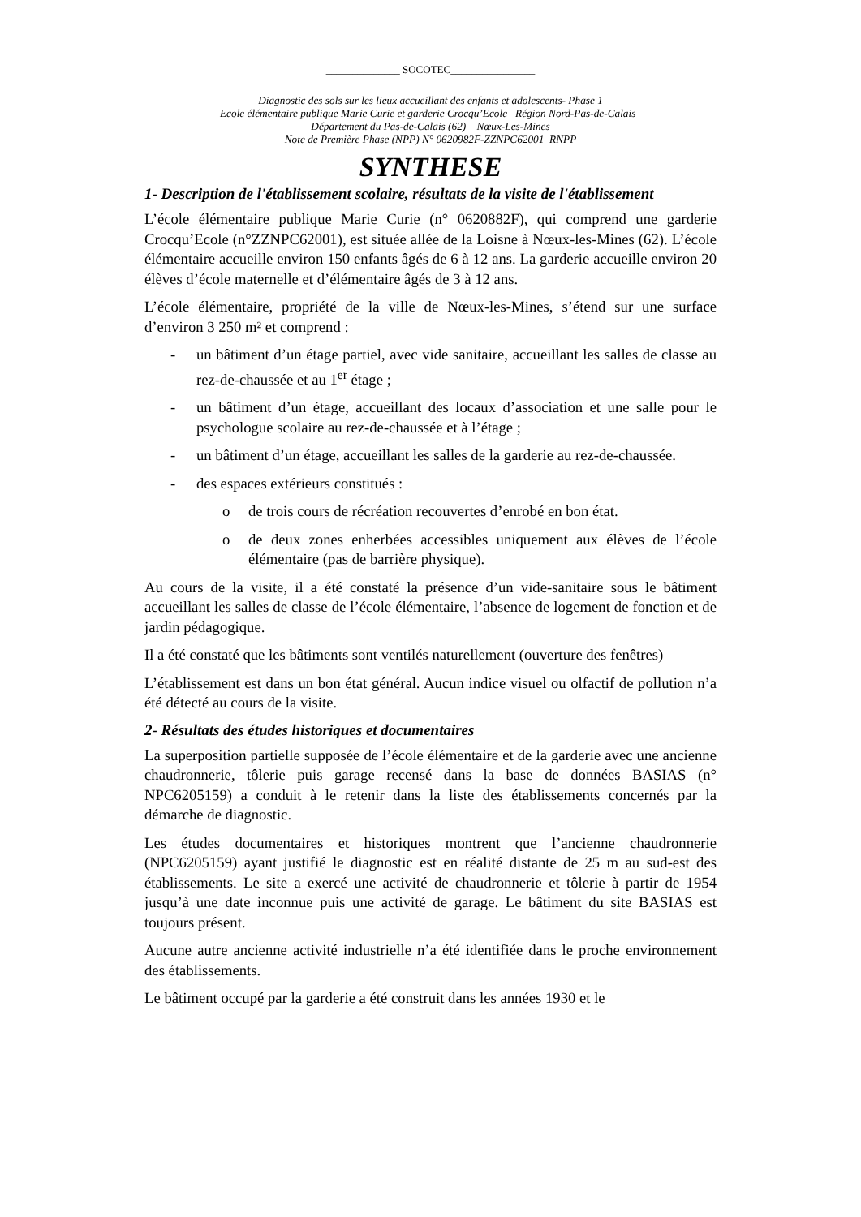______________ SOCOTEC________________
Diagnostic des sols sur les lieux accueillant des enfants et adolescents- Phase 1
Ecole élémentaire publique Marie Curie et garderie Crocqu’Ecole_ Région Nord-Pas-de-Calais_
Département du Pas-de-Calais (62) _ Nœux-Les-Mines
Note de Première Phase (NPP) N° 0620982F-ZZNPC62001_RNPP
SYNTHESE
1- Description de l'établissement scolaire, résultats de la visite de l'établissement
L’école élémentaire publique Marie Curie (n° 0620882F), qui comprend une garderie Crocqu’Ecole (n°ZZNPC62001), est située allée de la Loisne à Nœux-les-Mines (62). L’école élémentaire accueille environ 150 enfants âgés de 6 à 12 ans. La garderie accueille environ 20 élèves d’école maternelle et d’élémentaire âgés de 3 à 12 ans.
L’école élémentaire, propriété de la ville de Nœux-les-Mines, s’étend sur une surface d’environ 3 250 m² et comprend :
- un bâtiment d’un étage partiel, avec vide sanitaire, accueillant les salles de classe au rez-de-chaussée et au 1<sup>er</sup> étage ;
- un bâtiment d’un étage, accueillant des locaux d’association et une salle pour le psychologue scolaire au rez-de-chaussée et à l’étage ;
- un bâtiment d’un étage, accueillant les salles de la garderie au rez-de-chaussée.
- des espaces extérieurs constitués :
o de trois cours de récréation recouvertes d’enrobé en bon état.
o de deux zones enherbées accessibles uniquement aux élèves de l’école élémentaire (pas de barrière physique).
Au cours de la visite, il a été constaté la présence d’un vide-sanitaire sous le bâtiment accueillant les salles de classe de l’école élémentaire, l’absence de logement de fonction et de jardin pédagogique.
Il a été constaté que les bâtiments sont ventilés naturellement (ouverture des fenêtres)
L’établissement est dans un bon état général. Aucun indice visuel ou olfactif de pollution n’a été détecté au cours de la visite.
2- Résultats des études historiques et documentaires
La superposition partielle supposée de l’école élémentaire et de la garderie avec une ancienne chaudronnerie, tôlerie puis garage recensé dans la base de données BASIAS (n° NPC6205159) a conduit à le retenir dans la liste des établissements concernés par la démarche de diagnostic.
Les études documentaires et historiques montrent que l’ancienne chaudronnerie (NPC6205159) ayant justifié le diagnostic est en réalité distante de 25 m au sud-est des établissements. Le site a exercé une activité de chaudronnerie et tôlerie à partir de 1954 jusqu’à une date inconnue puis une activité de garage. Le bâtiment du site BASIAS est toujours présent.
Aucune autre ancienne activité industrielle n’a été identifiée dans le proche environnement des établissements.
Le bâtiment occupé par la garderie a été construit dans les années 1930 et le